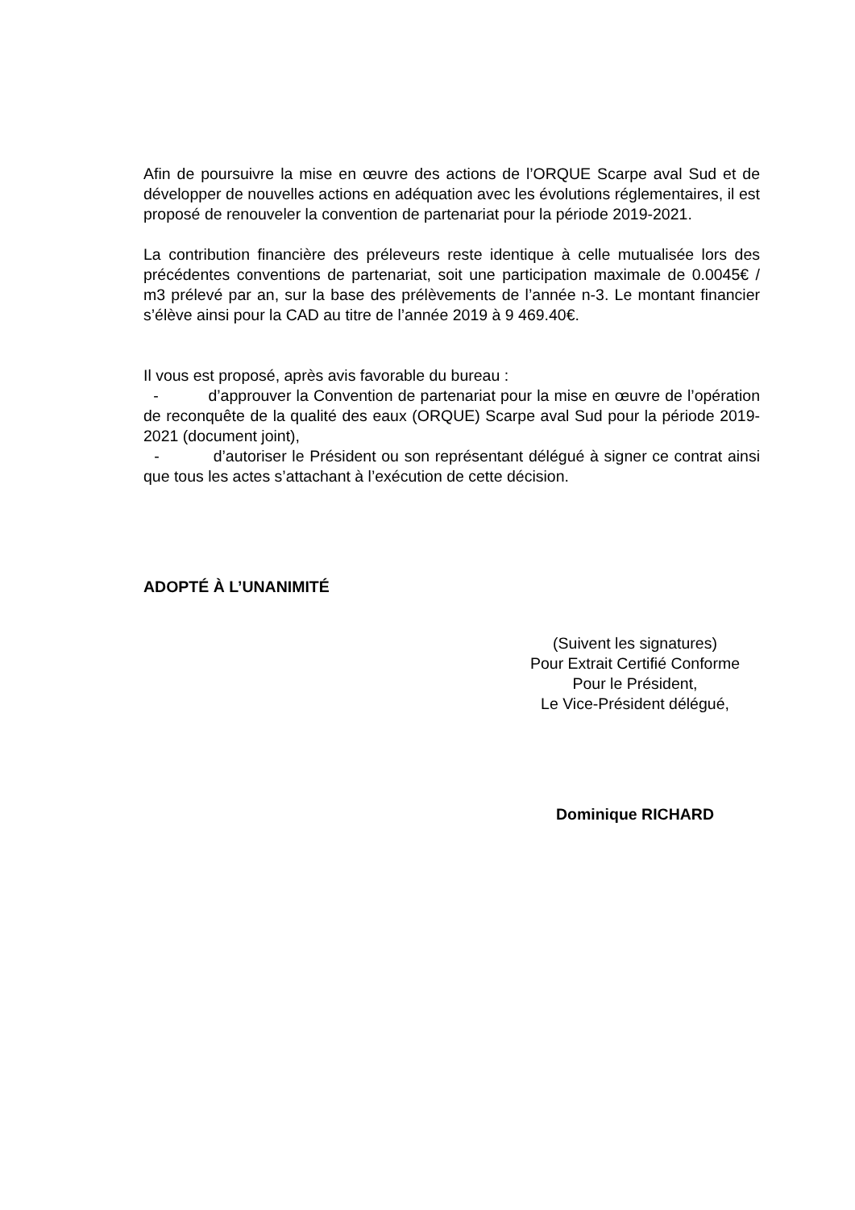Afin de poursuivre la mise en œuvre des actions de l’ORQUE Scarpe aval Sud et de développer de nouvelles actions en adéquation avec les évolutions réglementaires, il est proposé de renouveler la convention de partenariat pour la période 2019-2021.
La contribution financière des préleveurs reste identique à celle mutualisée lors des précédentes conventions de partenariat, soit une participation maximale de 0.0045€ / m3 prélevé par an, sur la base des prélèvements de l’année n-3. Le montant financier s’élève ainsi pour la CAD au titre de l’année 2019 à 9 469.40€.
Il vous est proposé, après avis favorable du bureau :
- d’approuver la Convention de partenariat pour la mise en œuvre de l’opération de reconquête de la qualité des eaux (ORQUE) Scarpe aval Sud pour la période 2019-2021 (document joint),
- d’autoriser le Président ou son représentant délégué à signer ce contrat ainsi que tous les actes s’attachant à l’exécution de cette décision.
ADOPTÉ À L’UNANIMITÉ
(Suivent les signatures)
Pour Extrait Certifié Conforme
Pour le Président,
Le Vice-Président délégué,
Dominique RICHARD